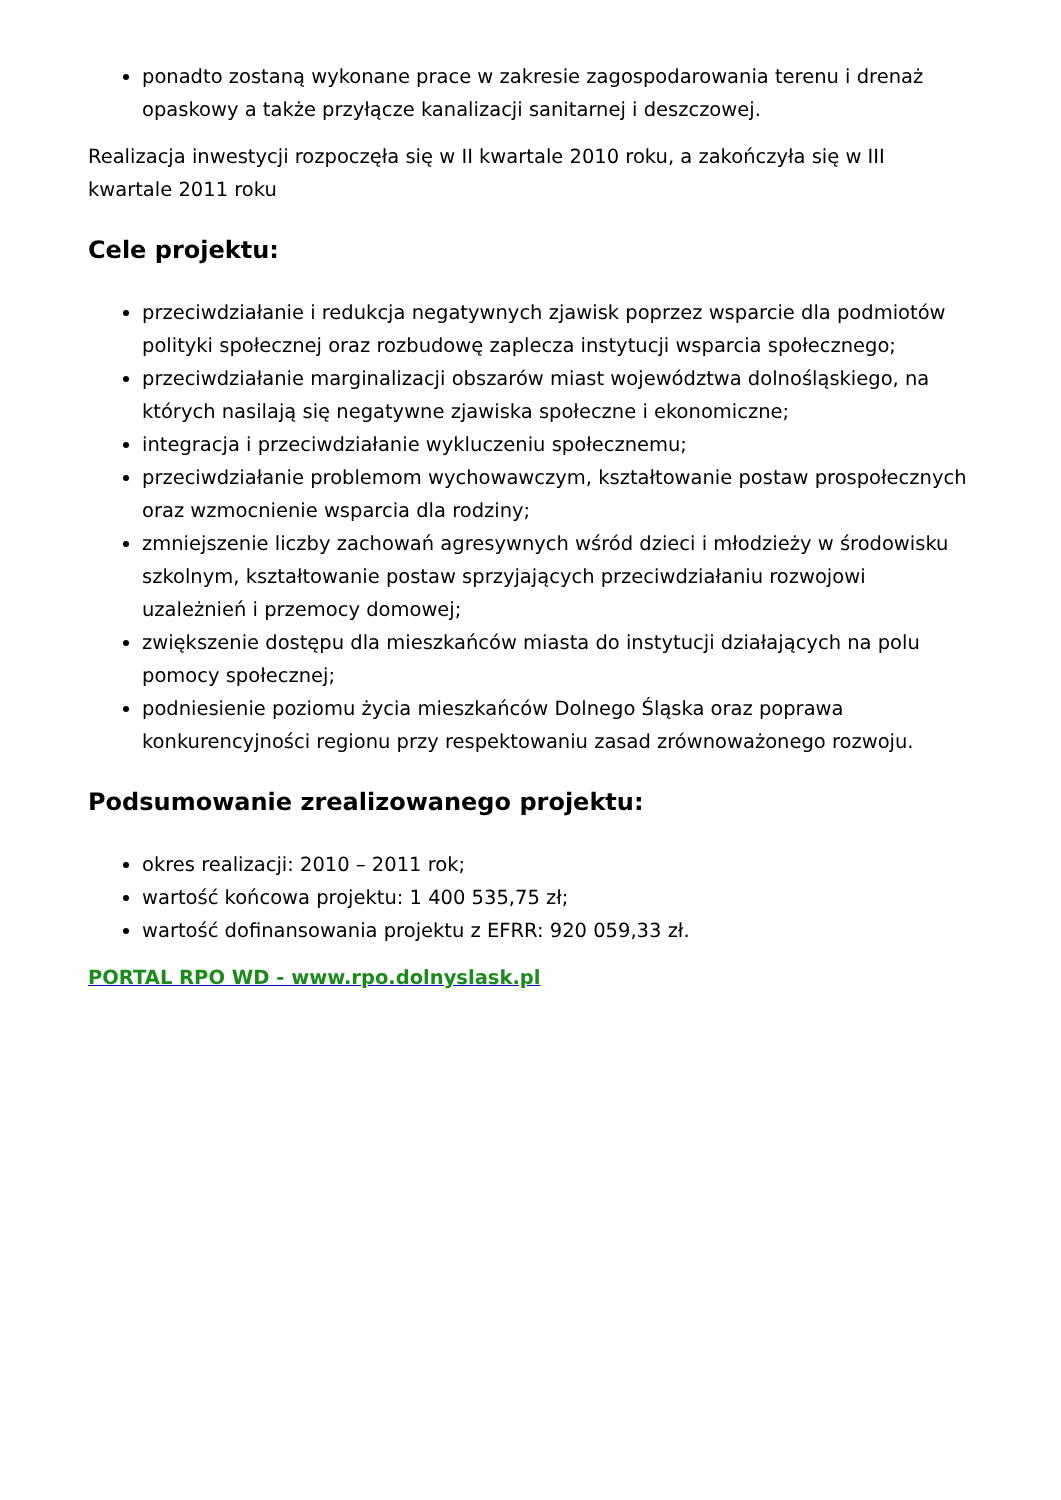ponadto zostaną wykonane prace w zakresie zagospodarowania terenu i drenaż opaskowy a także przyłącze kanalizacji sanitarnej i deszczowej.
Realizacja inwestycji rozpoczęła się w II kwartale 2010 roku, a zakończyła się w III kwartale 2011 roku
Cele projektu:
przeciwdziałanie i redukcja negatywnych zjawisk poprzez wsparcie dla podmiotów polityki społecznej oraz rozbudowę zaplecza instytucji wsparcia społecznego;
przeciwdziałanie marginalizacji obszarów miast województwa dolnośląskiego, na których nasilają się negatywne zjawiska społeczne i ekonomiczne;
integracja i przeciwdziałanie wykluczeniu społecznemu;
przeciwdziałanie problemom wychowawczym, kształtowanie postaw prospołecznych oraz wzmocnienie wsparcia dla rodziny;
zmniejszenie liczby zachowań agresywnych wśród dzieci i młodzieży w środowisku szkolnym, kształtowanie postaw sprzyjających przeciwdziałaniu rozwojowi uzależnień i przemocy domowej;
zwiększenie dostępu dla mieszkańców miasta do instytucji działających na polu pomocy społecznej;
podniesienie poziomu życia mieszkańców Dolnego Śląska oraz poprawa konkurencyjności regionu przy respektowaniu zasad zrównoważonego rozwoju.
Podsumowanie zrealizowanego projektu:
okres realizacji: 2010 – 2011 rok;
wartość końcowa projektu: 1 400 535,75 zł;
wartość dofinansowania projektu z EFRR: 920 059,33 zł.
PORTAL RPO WD - www.rpo.dolnyslask.pl